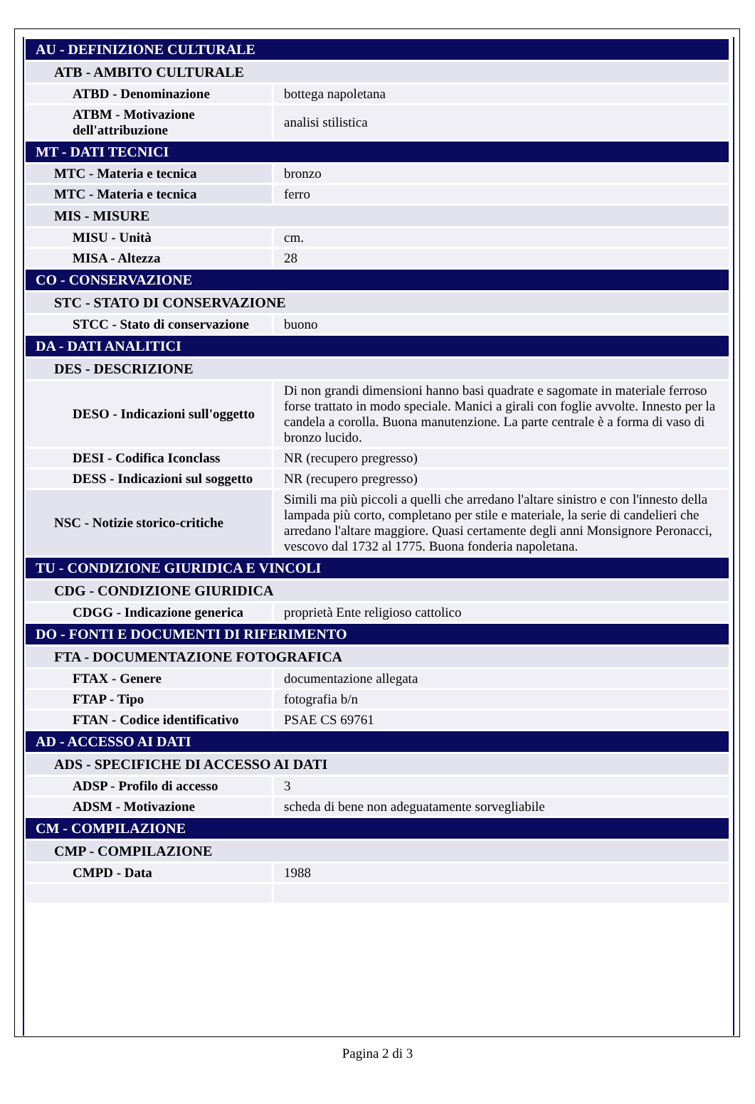| AU - DEFINIZIONE CULTURALE | |
| ATB - AMBITO CULTURALE | |
| ATBD - Denominazione | bottega napoletana |
| ATBM - Motivazione dell'attribuzione | analisi stilistica |
| MT - DATI TECNICI | |
| MTC - Materia e tecnica | bronzo |
| MTC - Materia e tecnica | ferro |
| MIS - MISURE | |
| MISU - Unità | cm. |
| MISA - Altezza | 28 |
| CO - CONSERVAZIONE | |
| STC - STATO DI CONSERVAZIONE | |
| STCC - Stato di conservazione | buono |
| DA - DATI ANALITICI | |
| DES - DESCRIZIONE | |
| DESO - Indicazioni sull'oggetto | Di non grandi dimensioni hanno basi quadrate e sagomate in materiale ferroso forse trattato in modo speciale. Manici a girali con foglie avvolte. Innesto per la candela a corolla. Buona manutenzione. La parte centrale è a forma di vaso di bronzo lucido. |
| DESI - Codifica Iconclass | NR (recupero pregresso) |
| DESS - Indicazioni sul soggetto | NR (recupero pregresso) |
| NSC - Notizie storico-critiche | Simili ma più piccoli a quelli che arredano l'altare sinistro e con l'innesto della lampada più corto, completano per stile e materiale, la serie di candelieri che arredano l'altare maggiore. Quasi certamente degli anni Monsignore Peronacci, vescovo dal 1732 al 1775. Buona fonderia napoletana. |
| TU - CONDIZIONE GIURIDICA E VINCOLI | |
| CDG - CONDIZIONE GIURIDICA | |
| CDGG - Indicazione generica | proprietà Ente religioso cattolico |
| DO - FONTI E DOCUMENTI DI RIFERIMENTO | |
| FTA - DOCUMENTAZIONE FOTOGRAFICA | |
| FTAX - Genere | documentazione allegata |
| FTAP - Tipo | fotografia b/n |
| FTAN - Codice identificativo | PSAE CS 69761 |
| AD - ACCESSO AI DATI | |
| ADS - SPECIFICHE DI ACCESSO AI DATI | |
| ADSP - Profilo di accesso | 3 |
| ADSM - Motivazione | scheda di bene non adeguatamente sorvegliabile |
| CM - COMPILAZIONE | |
| CMP - COMPILAZIONE | |
| CMPD - Data | 1988 |
Pagina 2 di 3